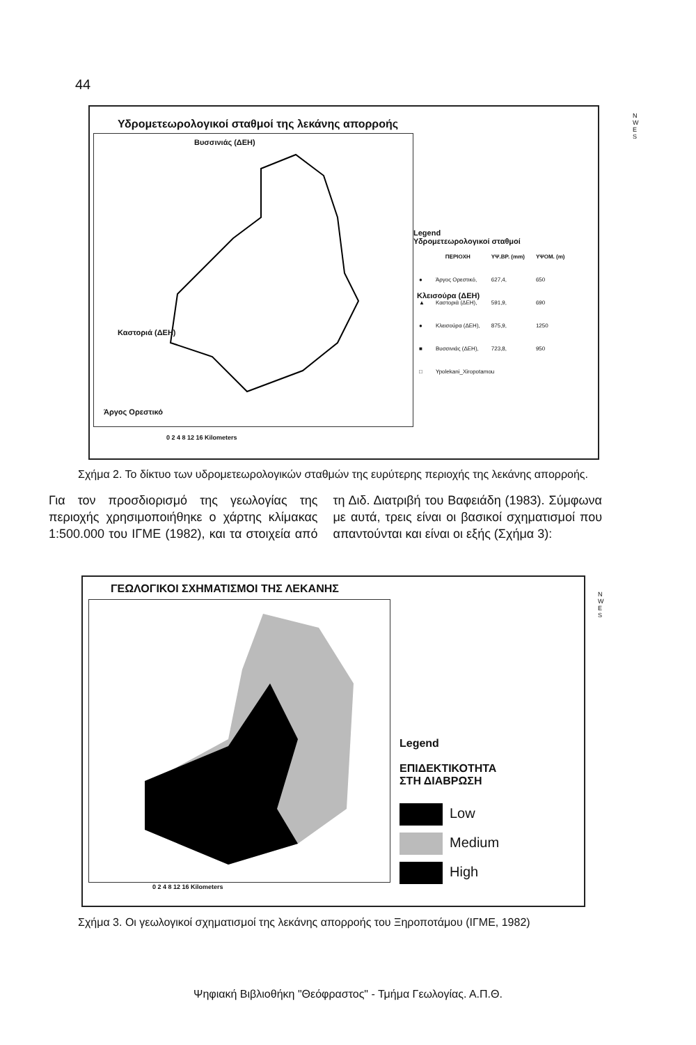44
Υδρομετεωρολογικοί σταθμοί της λεκάνης απορροής
Βυσσινιάς (ΔΕΗ)
Κλεισούρα (ΔΕΗ)
Καστοριά (ΔΕΗ)
Άργος Ορεστικό
Legend
Υδρομετεωρολογικοί σταθμοί
| | ΠΕΡΙΟΧΗ | ΥΨ.ΒΡ. (mm) | ΥΨΟΜ. (m) |
| --- | --- | --- | --- |
| ● | Άργος Ορεστικό, | 627,4, | 650 |
| ▲ | Καστοριά (ΔΕΗ), | 591,9, | 690 |
| ● | Κλεισούρα (ΔΕΗ), | 875,9, | 1250 |
| ■ | Βυσσινιάς (ΔΕΗ), | 723,8, | 950 |
| □ | Ypolekani_Xiropotamou | | |
N W E S
0 2 4 8 12 16 Kilometers
Σχήμα 2. Το δίκτυο των υδρομετεωρολογικών σταθμών της ευρύτερης περιοχής της λεκάνης απορροής.
Για τον προσδιορισμό της γεωλογίας της περιοχής χρησιμοποιήθηκε ο χάρτης κλίμακας 1:500.000 του ΙΓΜΕ (1982), και τα στοιχεία από τη Διδ. Διατριβή του Βαφειάδη (1983). Σύμφωνα με αυτά, τρεις είναι οι βασικοί σχηματισμοί που απαντούνται και είναι οι εξής (Σχήμα 3):
ΓΕΩΛΟΓΙΚΟΙ ΣΧΗΜΑΤΙΣΜΟΙ ΤΗΣ ΛΕΚΑΝΗΣ
N W E S
Legend
ΕΠΙΔΕΚΤΙΚΟΤΗΤΑ
ΣΤΗ ΔΙΑΒΡΩΣΗ
Low
Medium
High
0 2 4 8 12 16 Kilometers
Σχήμα 3. Οι γεωλογικοί σχηματισμοί της λεκάνης απορροής του Ξηροποτάμου (ΙΓΜΕ, 1982)
Ψηφιακή Βιβλιοθήκη "Θεόφραστος" - Τμήμα Γεωλογίας. Α.Π.Θ.